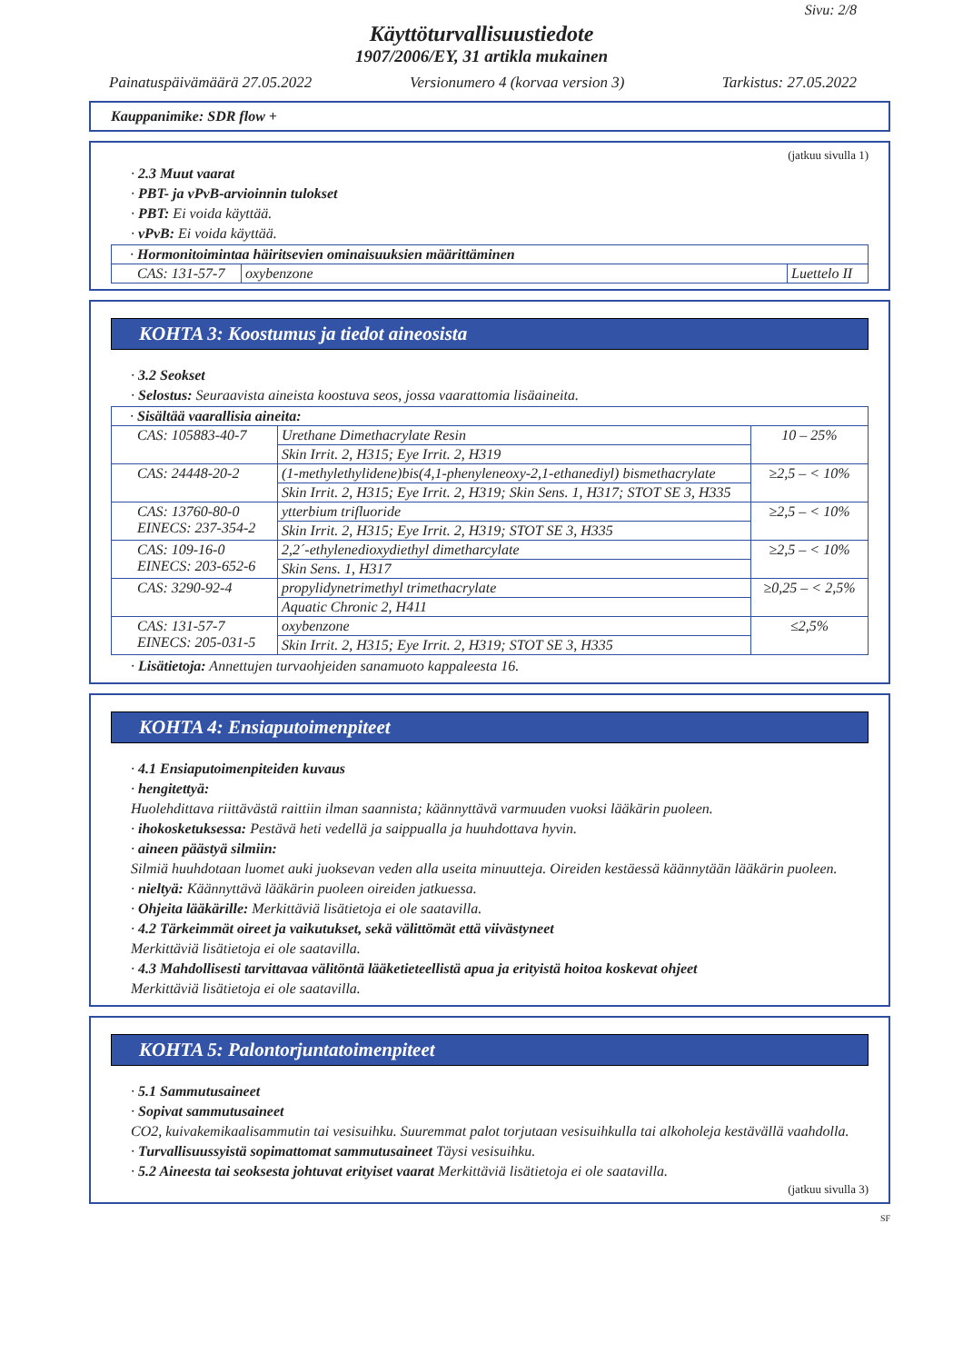Sivu: 2/8
Käyttöturvallisuustiedote
1907/2006/EY, 31 artikla mukainen
Painatuspäivämäärä 27.05.2022 Versionumero 4 (korvaa version 3) Tarkistus: 27.05.2022
Kauppanimike: SDR flow +
(jatkuu sivulla 1)
· 2.3 Muut vaarat
· PBT- ja vPvB-arvioinnin tulokset
· PBT: Ei voida käyttää.
· vPvB: Ei voida käyttää.
| · Hormonitoimintaa häiritsevien ominaisuuksien määrittäminen | | |
| CAS: 131-57-7 | oxybenzone | Luettelo II |
KOHTA 3: Koostumus ja tiedot aineosista
· 3.2 Seokset
· Selostus: Seuraavista aineista koostuva seos, jossa vaarattomia lisäaineita.
| · Sisältää vaarallisia aineita: | | |
| CAS: 105883-40-7 | Urethane Dimethacrylate Resin | 10 – 25% |
| | Skin Irrit. 2, H315; Eye Irrit. 2, H319 | |
| CAS: 24448-20-2 | (1-methylethylidene)bis(4,1-phenyleneoxy-2,1-ethanediyl) bismethacrylate | ≥2,5 – < 10% |
| | Skin Irrit. 2, H315; Eye Irrit. 2, H319; Skin Sens. 1, H317; STOT SE 3, H335 | |
| CAS: 13760-80-0 EINECS: 237-354-2 | ytterbium trifluoride | ≥2,5 – < 10% |
| | Skin Irrit. 2, H315; Eye Irrit. 2, H319; STOT SE 3, H335 | |
| CAS: 109-16-0 EINECS: 203-652-6 | 2,2´-ethylenedioxydiethyl dimetharcylate | ≥2,5 – < 10% |
| | Skin Sens. 1, H317 | |
| CAS: 3290-92-4 | propylidynetrimethyl trimethacrylate | ≥0,25 – < 2,5% |
| | Aquatic Chronic 2, H411 | |
| CAS: 131-57-7 EINECS: 205-031-5 | oxybenzone | ≤2,5% |
| | Skin Irrit. 2, H315; Eye Irrit. 2, H319; STOT SE 3, H335 | |
· Lisätietoja: Annettujen turvaohjeiden sanamuoto kappaleesta 16.
KOHTA 4: Ensiaputoimenpiteet
· 4.1 Ensiaputoimenpiteiden kuvaus
· hengitettyä:
Huolehdittava riittävästä raittiin ilman saannista; käännyttävä varmuuden vuoksi lääkärin puoleen.
· ihokosketuksessa: Pestävä heti vedellä ja saippualla ja huuhdottava hyvin.
· aineen päästyä silmiin:
Silmiä huuhdotaan luomet auki juoksevan veden alla useita minuutteja. Oireiden kestäessä käännytään lääkärin puoleen.
· nieltyä: Käännyttävä lääkärin puoleen oireiden jatkuessa.
· Ohjeita lääkärille: Merkittäviä lisätietoja ei ole saatavilla.
· 4.2 Tärkeimmät oireet ja vaikutukset, sekä välittömät että viivästyneet
Merkittäviä lisätietoja ei ole saatavilla.
· 4.3 Mahdollisesti tarvittavaa välitöntä lääketieteellistä apua ja erityistä hoitoa koskevat ohjeet
Merkittäviä lisätietoja ei ole saatavilla.
KOHTA 5: Palontorjuntatoimenpiteet
· 5.1 Sammutusaineet
· Sopivat sammutusaineet
CO2, kuivakemikaalisammutin tai vesisuihku. Suuremmat palot torjutaan vesisuihkulla tai alkoholeja kestävällä vaahdolla.
· Turvallisuussyistä sopimattomat sammutusaineet Täysi vesisuihku.
· 5.2 Aineesta tai seoksesta johtuvat erityiset vaarat Merkittäviä lisätietoja ei ole saatavilla.
(jatkuu sivulla 3)
SF